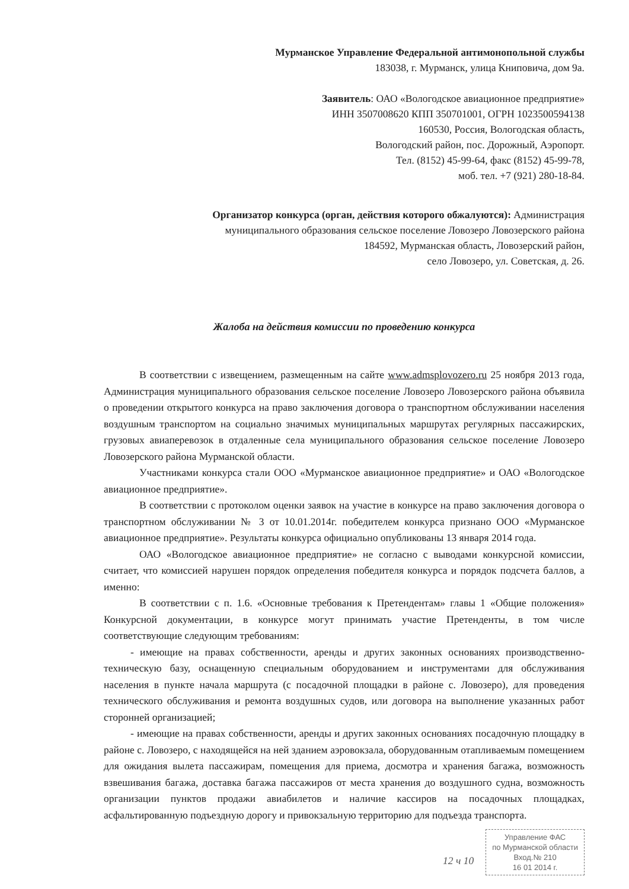Мурманское Управление Федеральной антимонопольной службы
183038, г. Мурманск, улица Книповича, дом 9а.
Заявитель: ОАО «Вологодское авиационное предприятие»
ИНН 3507008620 КПП 350701001, ОГРН 1023500594138
160530, Россия, Вологодская область,
Вологодский район, пос. Дорожный, Аэропорт.
Тел. (8152) 45-99-64, факс (8152) 45-99-78,
моб. тел. +7 (921) 280-18-84.
Организатор конкурса (орган, действия которого обжалуются): Администрация
муниципального образования сельское поселение Ловозеро Ловозерского района
184592, Мурманская область, Ловозерский район,
село Ловозеро, ул. Советская, д. 26.
Жалоба на действия комиссии по проведению конкурса
В соответствии с извещением, размещенным на сайте www.admsplovozero.ru 25 ноября 2013 года, Администрация муниципального образования сельское поселение Ловозеро Ловозерского района объявила о проведении открытого конкурса на право заключения договора о транспортном обслуживании населения воздушным транспортом на социально значимых муниципальных маршрутах регулярных пассажирских, грузовых авиаперевозок в отдаленные села муниципального образования сельское поселение Ловозеро Ловозерского района Мурманской области.
Участниками конкурса стали ООО «Мурманское авиационное предприятие» и ОАО «Вологодское авиационное предприятие».
В соответствии с протоколом оценки заявок на участие в конкурсе на право заключения договора о транспортном обслуживании № 3 от 10.01.2014г. победителем конкурса признано ООО «Мурманское авиационное предприятие». Результаты конкурса официально опубликованы 13 января 2014 года.
ОАО «Вологодское авиационное предприятие» не согласно с выводами конкурсной комиссии, считает, что комиссией нарушен порядок определения победителя конкурса и порядок подсчета баллов, а именно:
В соответствии с п. 1.6. «Основные требования к Претендентам» главы 1 «Общие положения» Конкурсной документации, в конкурсе могут принимать участие Претенденты, в том числе соответствующие следующим требованиям:
- имеющие на правах собственности, аренды и других законных основаниях производственно-техническую базу, оснащенную специальным оборудованием и инструментами для обслуживания населения в пункте начала маршрута (с посадочной площадки в районе с. Ловозеро), для проведения технического обслуживания и ремонта воздушных судов, или договора на выполнение указанных работ сторонней организацией;
- имеющие на правах собственности, аренды и других законных основаниях посадочную площадку в районе с. Ловозеро, с находящейся на ней зданием аэровокзала, оборудованным отапливаемым помещением для ожидания вылета пассажирам, помещения для приема, досмотра и хранения багажа, возможность взвешивания багажа, доставка багажа пассажиров от места хранения до воздушного судна, возможность организации пунктов продажи авиабилетов и наличие кассиров на посадочных площадках, асфальтированную подъездную дорогу и привокзальную территорию для подъезда транспорта.
Управление ФАС
по Мурманской области
Вход.№ 210
16 01 2014 г.
12 ч 10